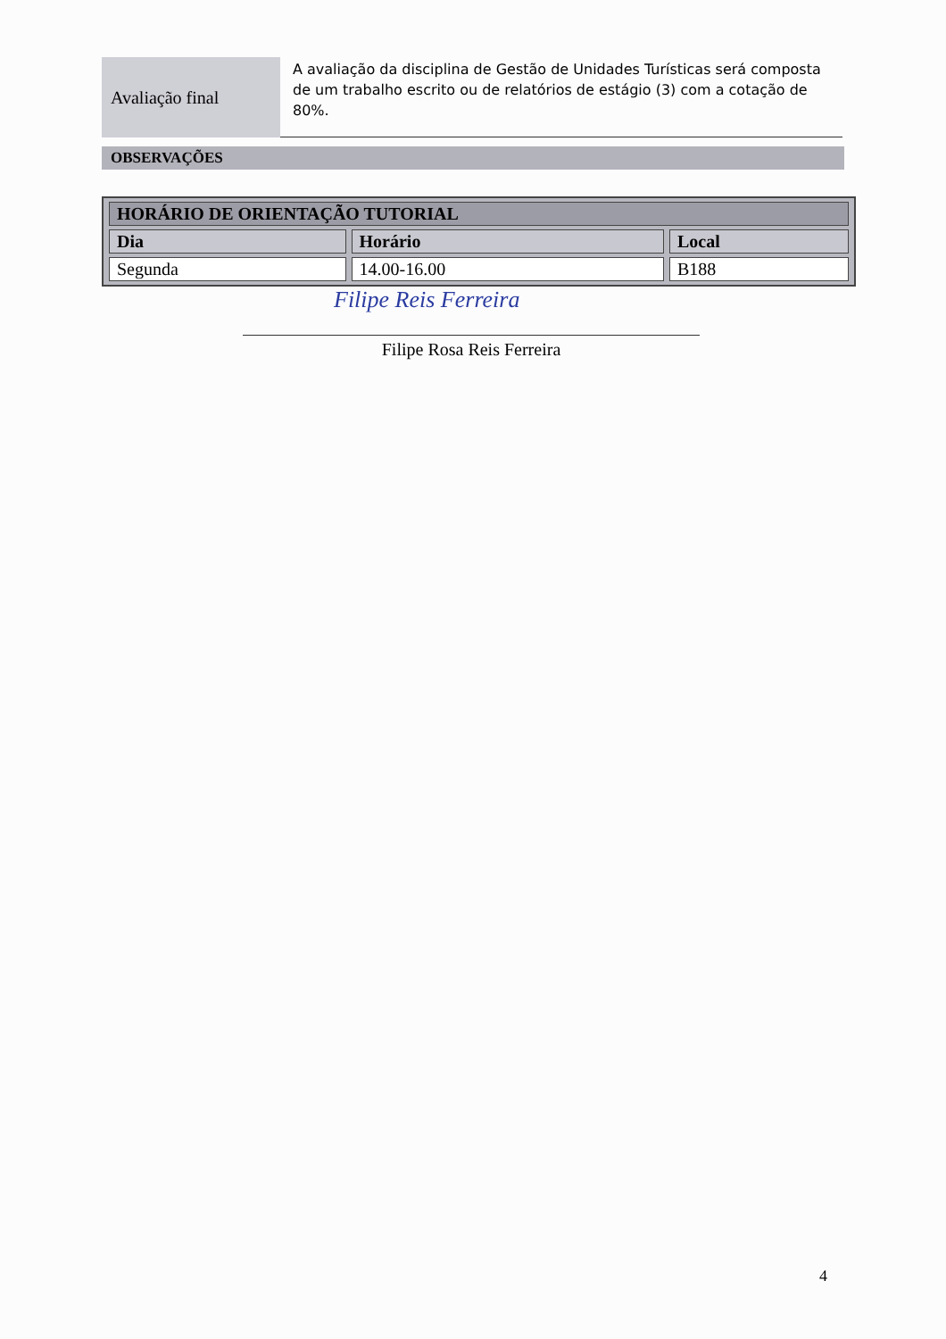Avaliação final
A avaliação da disciplina de Gestão de Unidades Turísticas será composta de um trabalho escrito ou de relatórios de estágio (3) com a cotação de 80%.
OBSERVAÇÕES
| HORÁRIO DE ORIENTAÇÃO TUTORIAL | | |
| --- | --- | --- |
| Dia | Horário | Local |
| Segunda | 14.00-16.00 | B188 |
Filipe Reis Ferreira
Filipe Rosa Reis Ferreira
4